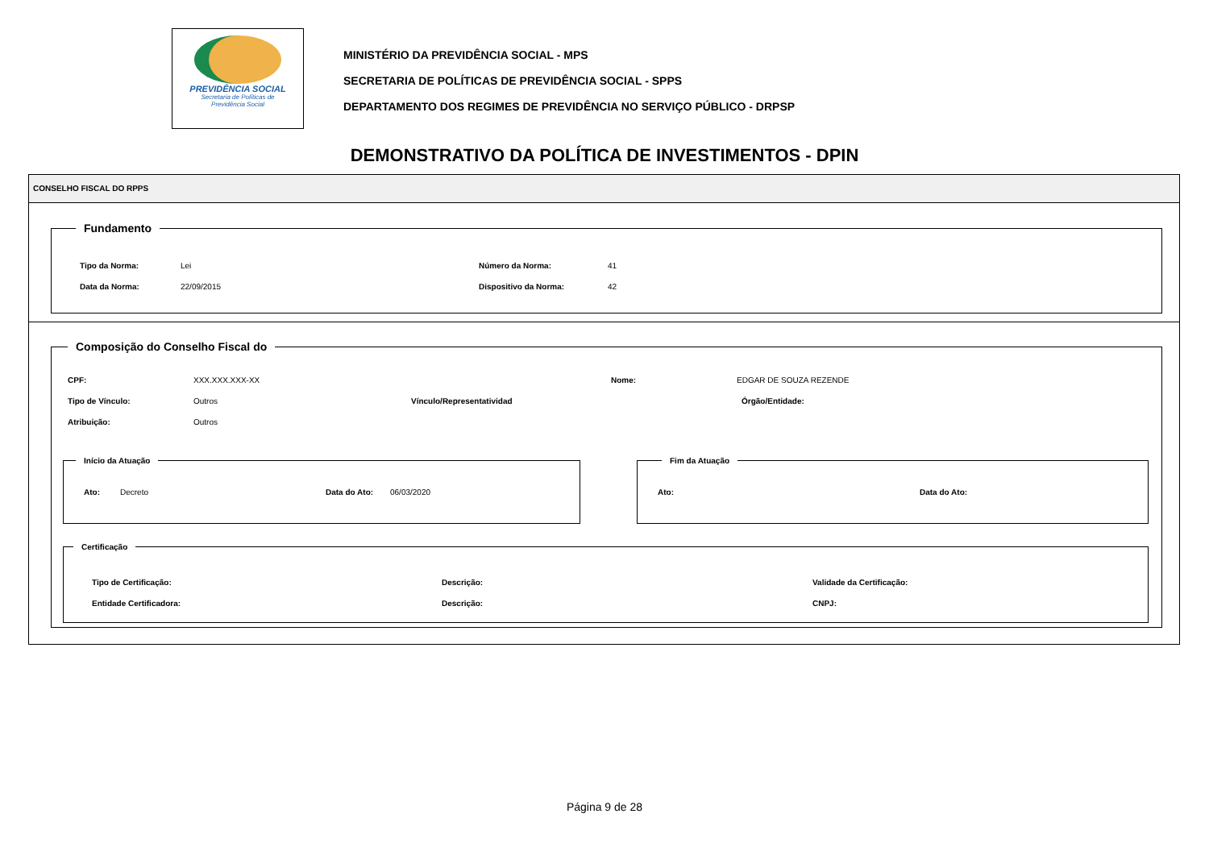PREVIDÊNCIA SOCIAL
Secretaria de Políticas de
Previdência Social
MINISTÉRIO DA PREVIDÊNCIA SOCIAL - MPS
SECRETARIA DE POLÍTICAS DE PREVIDÊNCIA SOCIAL - SPPS
DEPARTAMENTO DOS REGIMES DE PREVIDÊNCIA NO SERVIÇO PÚBLICO - DRPSP
DEMONSTRATIVO DA POLÍTICA DE INVESTIMENTOS - DPIN
CONSELHO FISCAL DO RPPS
Fundamento
Tipo da Norma: Lei Número da Norma: 41
Data da Norma: 22/09/2015 Dispositivo da Norma: 42
Composição do Conselho Fiscal do
CPF: XXX.XXX.XXX-XX Nome: EDGAR DE SOUZA REZENDE
Tipo de Vínculo: Outros Vínculo/Representatividad Órgão/Entidade:
Atribuição: Outros
Início da Atuação
Ato: Decreto Data do Ato: 06/03/2020
Fim da Atuação
Ato: Data do Ato:
Certificação
Tipo de Certificação: Descrição: Validade da Certificação:
Entidade Certificadora: Descrição: CNPJ:
Página 9 de 28